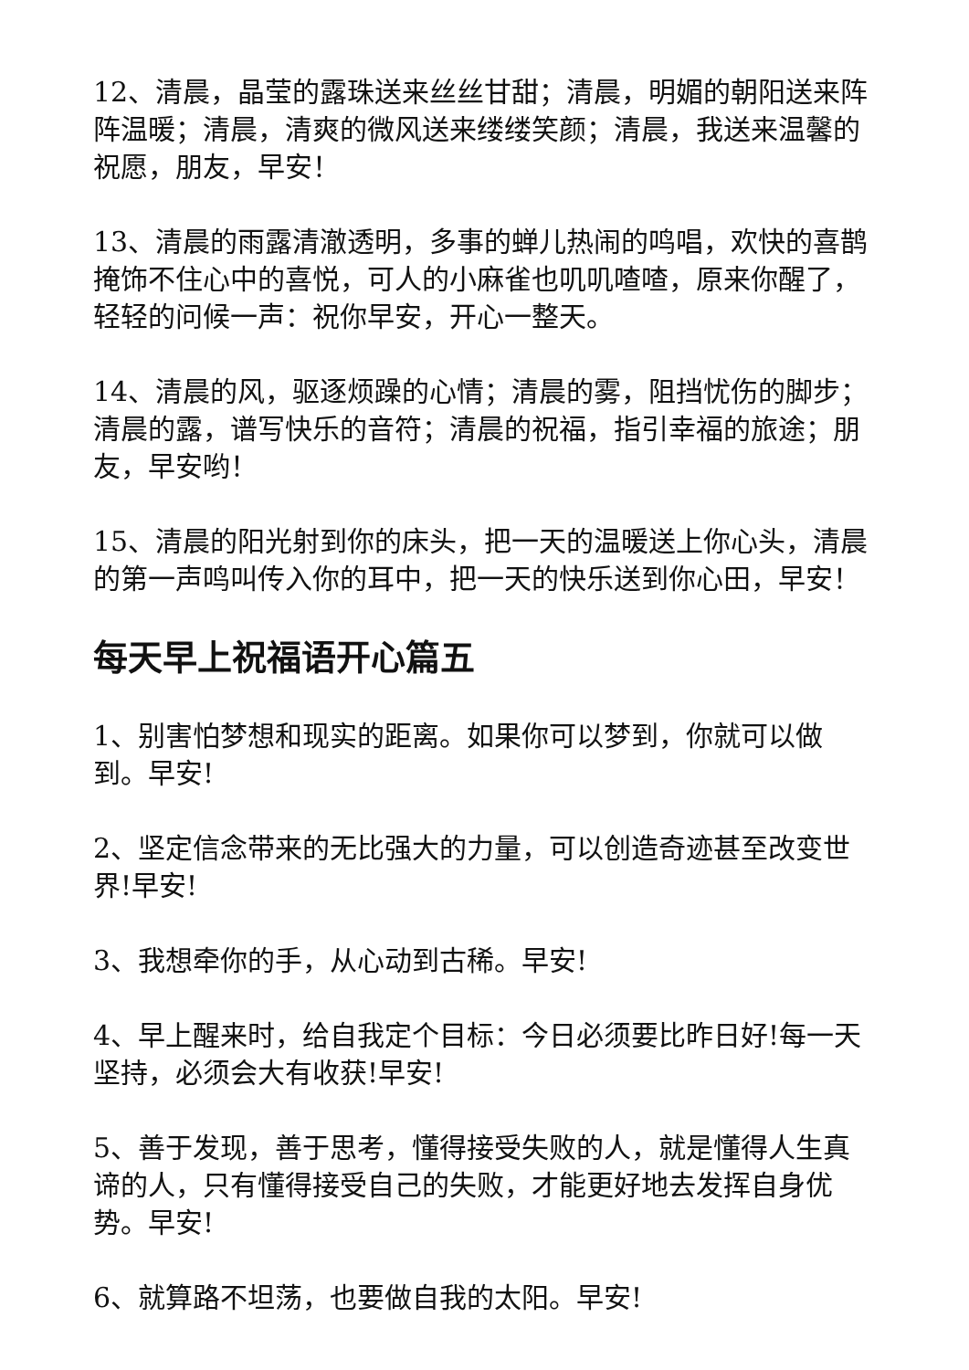12、清晨，晶莹的露珠送来丝丝甘甜；清晨，明媚的朝阳送来阵阵温暖；清晨，清爽的微风送来缕缕笑颜；清晨，我送来温馨的祝愿，朋友，早安！
13、清晨的雨露清澈透明，多事的蝉儿热闹的鸣唱，欢快的喜鹊掩饰不住心中的喜悦，可人的小麻雀也叽叽喳喳，原来你醒了，轻轻的问候一声：祝你早安，开心一整天。
14、清晨的风，驱逐烦躁的心情；清晨的雾，阻挡忧伤的脚步；清晨的露，谱写快乐的音符；清晨的祝福，指引幸福的旅途；朋友，早安哟！
15、清晨的阳光射到你的床头，把一天的温暖送上你心头，清晨的第一声鸣叫传入你的耳中，把一天的快乐送到你心田，早安！
每天早上祝福语开心篇五
1、别害怕梦想和现实的距离。如果你可以梦到，你就可以做到。早安!
2、坚定信念带来的无比强大的力量，可以创造奇迹甚至改变世界!早安!
3、我想牵你的手，从心动到古稀。早安!
4、早上醒来时，给自我定个目标：今日必须要比昨日好!每一天坚持，必须会大有收获!早安!
5、善于发现，善于思考，懂得接受失败的人，就是懂得人生真谛的人，只有懂得接受自己的失败，才能更好地去发挥自身优势。早安!
6、就算路不坦荡，也要做自我的太阳。早安!